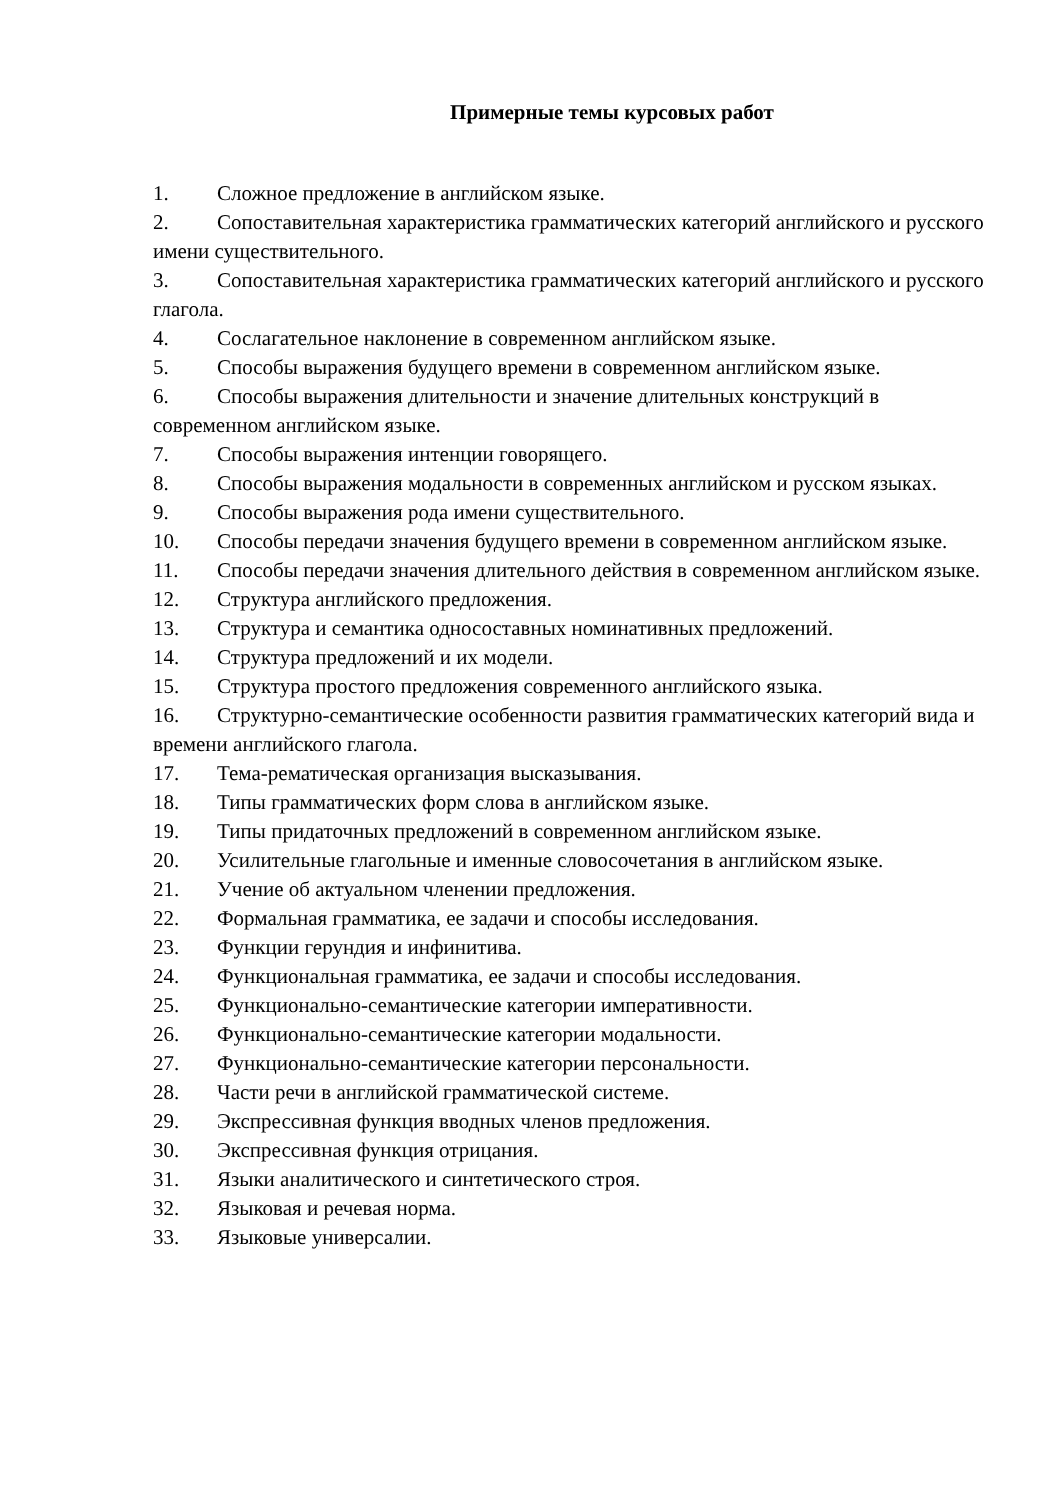Примерные темы курсовых работ
1. Сложное предложение в английском языке.
2. Сопоставительная характеристика грамматических категорий английского и русского имени существительного.
3. Сопоставительная характеристика грамматических категорий английского и русского глагола.
4. Сослагательное наклонение в современном английском языке.
5. Способы выражения будущего времени в современном английском языке.
6. Способы выражения длительности и значение длительных конструкций в современном английском языке.
7. Способы выражения интенции говорящего.
8. Способы выражения модальности в современных английском и русском языках.
9. Способы выражения рода имени существительного.
10. Способы передачи значения будущего времени в современном английском языке.
11. Способы передачи значения длительного действия в современном английском языке.
12. Структура английского предложения.
13. Структура и семантика односоставных номинативных предложений.
14. Структура предложений и их модели.
15. Структура простого предложения современного английского языка.
16. Структурно-семантические особенности развития грамматических категорий вида и времени английского глагола.
17. Тема-рематическая организация высказывания.
18. Типы грамматических форм слова в английском языке.
19. Типы придаточных предложений в современном английском языке.
20. Усилительные глагольные и именные словосочетания в английском языке.
21. Учение об актуальном членении предложения.
22. Формальная грамматика, ее задачи и способы исследования.
23. Функции герундия и инфинитива.
24. Функциональная грамматика, ее задачи и способы исследования.
25. Функционально-семантические категории императивности.
26. Функционально-семантические категории модальности.
27. Функционально-семантические категории персональности.
28. Части речи в английской грамматической системе.
29. Экспрессивная функция вводных членов предложения.
30. Экспрессивная функция отрицания.
31. Языки аналитического и синтетического строя.
32. Языковая и речевая норма.
33. Языковые универсалии.